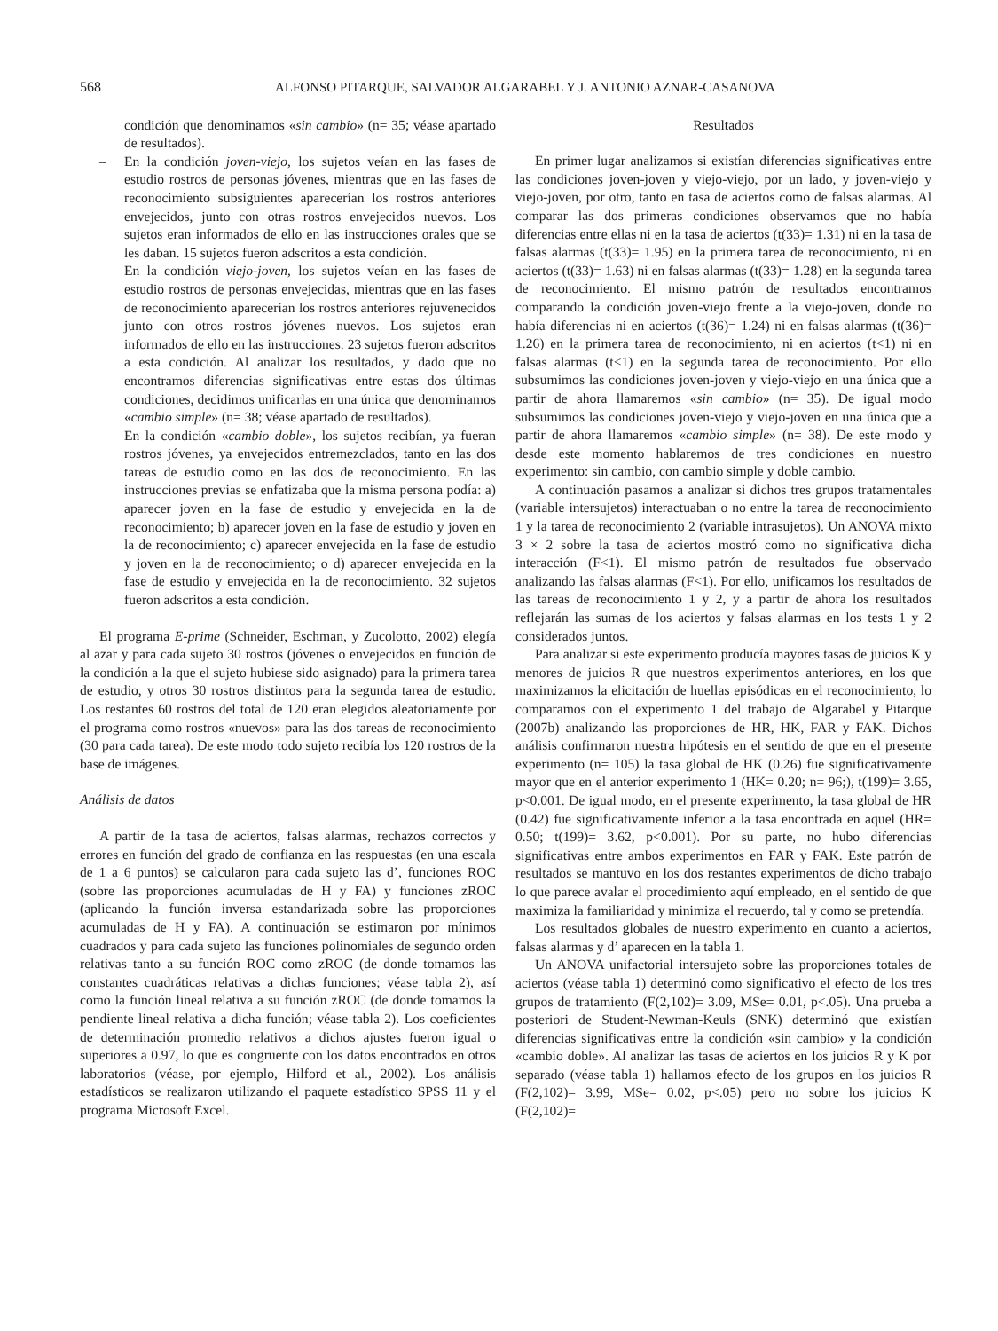568 ALFONSO PITARQUE, SALVADOR ALGARABEL Y J. ANTONIO AZNAR-CASANOVA
condición que denominamos «sin cambio» (n= 35; véase apartado de resultados).
– En la condición joven-viejo, los sujetos veían en las fases de estudio rostros de personas jóvenes, mientras que en las fases de reconocimiento subsiguientes aparecerían los rostros anteriores envejecidos, junto con otras rostros envejecidos nuevos. Los sujetos eran informados de ello en las instrucciones orales que se les daban. 15 sujetos fueron adscritos a esta condición.
– En la condición viejo-joven, los sujetos veían en las fases de estudio rostros de personas envejecidas, mientras que en las fases de reconocimiento aparecerían los rostros anteriores rejuvenecidos junto con otros rostros jóvenes nuevos. Los sujetos eran informados de ello en las instrucciones. 23 sujetos fueron adscritos a esta condición. Al analizar los resultados, y dado que no encontramos diferencias significativas entre estas dos últimas condiciones, decidimos unificarlas en una única que denominamos «cambio simple» (n= 38; véase apartado de resultados).
– En la condición «cambio doble», los sujetos recibían, ya fueran rostros jóvenes, ya envejecidos entremezclados, tanto en las dos tareas de estudio como en las dos de reconocimiento. En las instrucciones previas se enfatizaba que la misma persona podía: a) aparecer joven en la fase de estudio y envejecida en la de reconocimiento; b) aparecer joven en la fase de estudio y joven en la de reconocimiento; c) aparecer envejecida en la fase de estudio y joven en la de reconocimiento; o d) aparecer envejecida en la fase de estudio y envejecida en la de reconocimiento. 32 sujetos fueron adscritos a esta condición.
El programa E-prime (Schneider, Eschman, y Zucolotto, 2002) elegía al azar y para cada sujeto 30 rostros (jóvenes o envejecidos en función de la condición a la que el sujeto hubiese sido asignado) para la primera tarea de estudio, y otros 30 rostros distintos para la segunda tarea de estudio. Los restantes 60 rostros del total de 120 eran elegidos aleatoriamente por el programa como rostros «nuevos» para las dos tareas de reconocimiento (30 para cada tarea). De este modo todo sujeto recibía los 120 rostros de la base de imágenes.
Análisis de datos
A partir de la tasa de aciertos, falsas alarmas, rechazos correctos y errores en función del grado de confianza en las respuestas (en una escala de 1 a 6 puntos) se calcularon para cada sujeto las d’, funciones ROC (sobre las proporciones acumuladas de H y FA) y funciones zROC (aplicando la función inversa estandarizada sobre las proporciones acumuladas de H y FA). A continuación se estimaron por mínimos cuadrados y para cada sujeto las funciones polinomiales de segundo orden relativas tanto a su función ROC como zROC (de donde tomamos las constantes cuadráticas relativas a dichas funciones; véase tabla 2), así como la función lineal relativa a su función zROC (de donde tomamos la pendiente lineal relativa a dicha función; véase tabla 2). Los coeficientes de determinación promedio relativos a dichos ajustes fueron igual o superiores a 0.97, lo que es congruente con los datos encontrados en otros laboratorios (véase, por ejemplo, Hilford et al., 2002). Los análisis estadísticos se realizaron utilizando el paquete estadístico SPSS 11 y el programa Microsoft Excel.
Resultados
En primer lugar analizamos si existían diferencias significativas entre las condiciones joven-joven y viejo-viejo, por un lado, y joven-viejo y viejo-joven, por otro, tanto en tasa de aciertos como de falsas alarmas. Al comparar las dos primeras condiciones observamos que no había diferencias entre ellas ni en la tasa de aciertos (t(33)= 1.31) ni en la tasa de falsas alarmas (t(33)= 1.95) en la primera tarea de reconocimiento, ni en aciertos (t(33)= 1.63) ni en falsas alarmas (t(33)= 1.28) en la segunda tarea de reconocimiento. El mismo patrón de resultados encontramos comparando la condición joven-viejo frente a la viejo-joven, donde no había diferencias ni en aciertos (t(36)= 1.24) ni en falsas alarmas (t(36)= 1.26) en la primera tarea de reconocimiento, ni en aciertos (t<1) ni en falsas alarmas (t<1) en la segunda tarea de reconocimiento. Por ello subsumimos las condiciones joven-joven y viejo-viejo en una única que a partir de ahora llamaremos «sin cambio» (n= 35). De igual modo subsumimos las condiciones joven-viejo y viejo-joven en una única que a partir de ahora llamaremos «cambio simple» (n= 38). De este modo y desde este momento hablaremos de tres condiciones en nuestro experimento: sin cambio, con cambio simple y doble cambio.
A continuación pasamos a analizar si dichos tres grupos tratamentales (variable intersujetos) interactuaban o no entre la tarea de reconocimiento 1 y la tarea de reconocimiento 2 (variable intrasujetos). Un ANOVA mixto 3 × 2 sobre la tasa de aciertos mostró como no significativa dicha interacción (F<1). El mismo patrón de resultados fue observado analizando las falsas alarmas (F<1). Por ello, unificamos los resultados de las tareas de reconocimiento 1 y 2, y a partir de ahora los resultados reflejarán las sumas de los aciertos y falsas alarmas en los tests 1 y 2 considerados juntos.
Para analizar si este experimento producía mayores tasas de juicios K y menores de juicios R que nuestros experimentos anteriores, en los que maximizamos la elicitación de huellas episódicas en el reconocimiento, lo comparamos con el experimento 1 del trabajo de Algarabel y Pitarque (2007b) analizando las proporciones de HR, HK, FAR y FAK. Dichos análisis confirmaron nuestra hipótesis en el sentido de que en el presente experimento (n= 105) la tasa global de HK (0.26) fue significativamente mayor que en el anterior experimento 1 (HK= 0.20; n= 96;), t(199)= 3.65, p<0.001. De igual modo, en el presente experimento, la tasa global de HR (0.42) fue significativamente inferior a la tasa encontrada en aquel (HR= 0.50; t(199)= 3.62, p<0.001). Por su parte, no hubo diferencias significativas entre ambos experimentos en FAR y FAK. Este patrón de resultados se mantuvo en los dos restantes experimentos de dicho trabajo lo que parece avalar el procedimiento aquí empleado, en el sentido de que maximiza la familiaridad y minimiza el recuerdo, tal y como se pretendía.
Los resultados globales de nuestro experimento en cuanto a aciertos, falsas alarmas y d’ aparecen en la tabla 1.
Un ANOVA unifactorial intersujeto sobre las proporciones totales de aciertos (véase tabla 1) determinó como significativo el efecto de los tres grupos de tratamiento (F(2,102)= 3.09, MSe= 0.01, p<.05). Una prueba a posteriori de Student-Newman-Keuls (SNK) determinó que existían diferencias significativas entre la condición «sin cambio» y la condición «cambio doble». Al analizar las tasas de aciertos en los juicios R y K por separado (véase tabla 1) hallamos efecto de los grupos en los juicios R (F(2,102)= 3.99, MSe= 0.02, p<.05) pero no sobre los juicios K (F(2,102)=